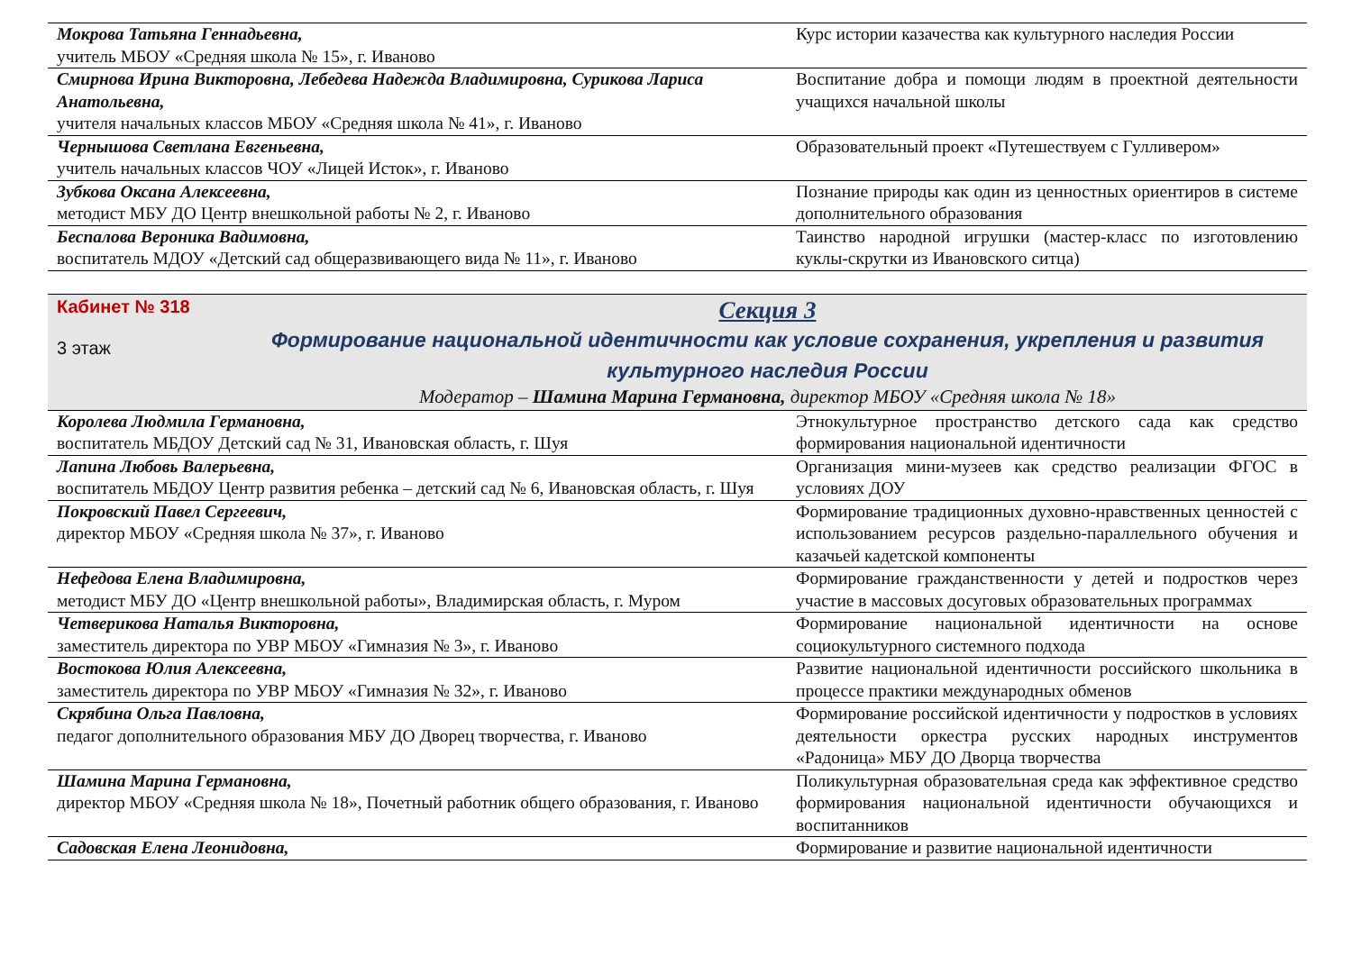| Мокрова Татьяна Геннадьевна, учитель МБОУ «Средняя школа № 15», г. Иваново | Курс истории казачества как культурного наследия России |
| Смирнова Ирина Викторовна, Лебедева Надежда Владимировна, Сурикова Лариса Анатольевна, учителя начальных классов МБОУ «Средняя школа № 41», г. Иваново | Воспитание добра и помощи людям в проектной деятельности учащихся начальной школы |
| Чернышова Светлана Евгеньевна, учитель начальных классов ЧОУ «Лицей Исток», г. Иваново | Образовательный проект «Путешествуем с Гулливером» |
| Зубкова Оксана Алексеевна, методист МБУ ДО Центр внешкольной работы № 2, г. Иваново | Познание природы как один из ценностных ориентиров в системе дополнительного образования |
| Беспалова Вероника Вадимовна, воспитатель МДОУ «Детский сад общеразвивающего вида № 11», г. Иваново | Таинство народной игрушки (мастер-класс по изготовлению куклы-скрутки из Ивановского ситца) |
Кабинет № 318
3 этаж
Секция 3
Формирование национальной идентичности как условие сохранения, укрепления и развития культурного наследия России
Модератор – Шамина Марина Германовна, директор МБОУ «Средняя школа № 18»
| Королева Людмила Германовна, воспитатель МБДОУ Детский сад № 31, Ивановская область, г. Шуя | Этнокультурное пространство детского сада как средство формирования национальной идентичности |
| Лапина Любовь Валерьевна, воспитатель МБДОУ Центр развития ребенка – детский сад № 6, Ивановская область, г. Шуя | Организация мини-музеев как средство реализации ФГОС в условиях ДОУ |
| Покровский Павел Сергеевич, директор МБОУ «Средняя школа № 37», г. Иваново | Формирование традиционных духовно-нравственных ценностей с использованием ресурсов раздельно-параллельного обучения и казачьей кадетской компоненты |
| Нефедова Елена Владимировна, методист МБУ ДО «Центр внешкольной работы», Владимирская область, г. Муром | Формирование гражданственности у детей и подростков через участие в массовых досуговых образовательных программах |
| Четверикова Наталья Викторовна, заместитель директора по УВР МБОУ «Гимназия № 3», г. Иваново | Формирование национальной идентичности на основе социокультурного системного подхода |
| Востокова Юлия Алексеевна, заместитель директора по УВР МБОУ «Гимназия № 32», г. Иваново | Развитие национальной идентичности российского школьника в процессе практики международных обменов |
| Скрябина Ольга Павловна, педагог дополнительного образования МБУ ДО Дворец творчества, г. Иваново | Формирование российской идентичности у подростков в условиях деятельности оркестра русских народных инструментов «Радоница» МБУ ДО Дворца творчества |
| Шамина Марина Германовна, директор МБОУ «Средняя школа № 18», Почетный работник общего образования, г. Иваново | Поликультурная образовательная среда как эффективное средство формирования национальной идентичности обучающихся и воспитанников |
| Садовская Елена Леонидовна, | Формирование и развитие национальной идентичности |